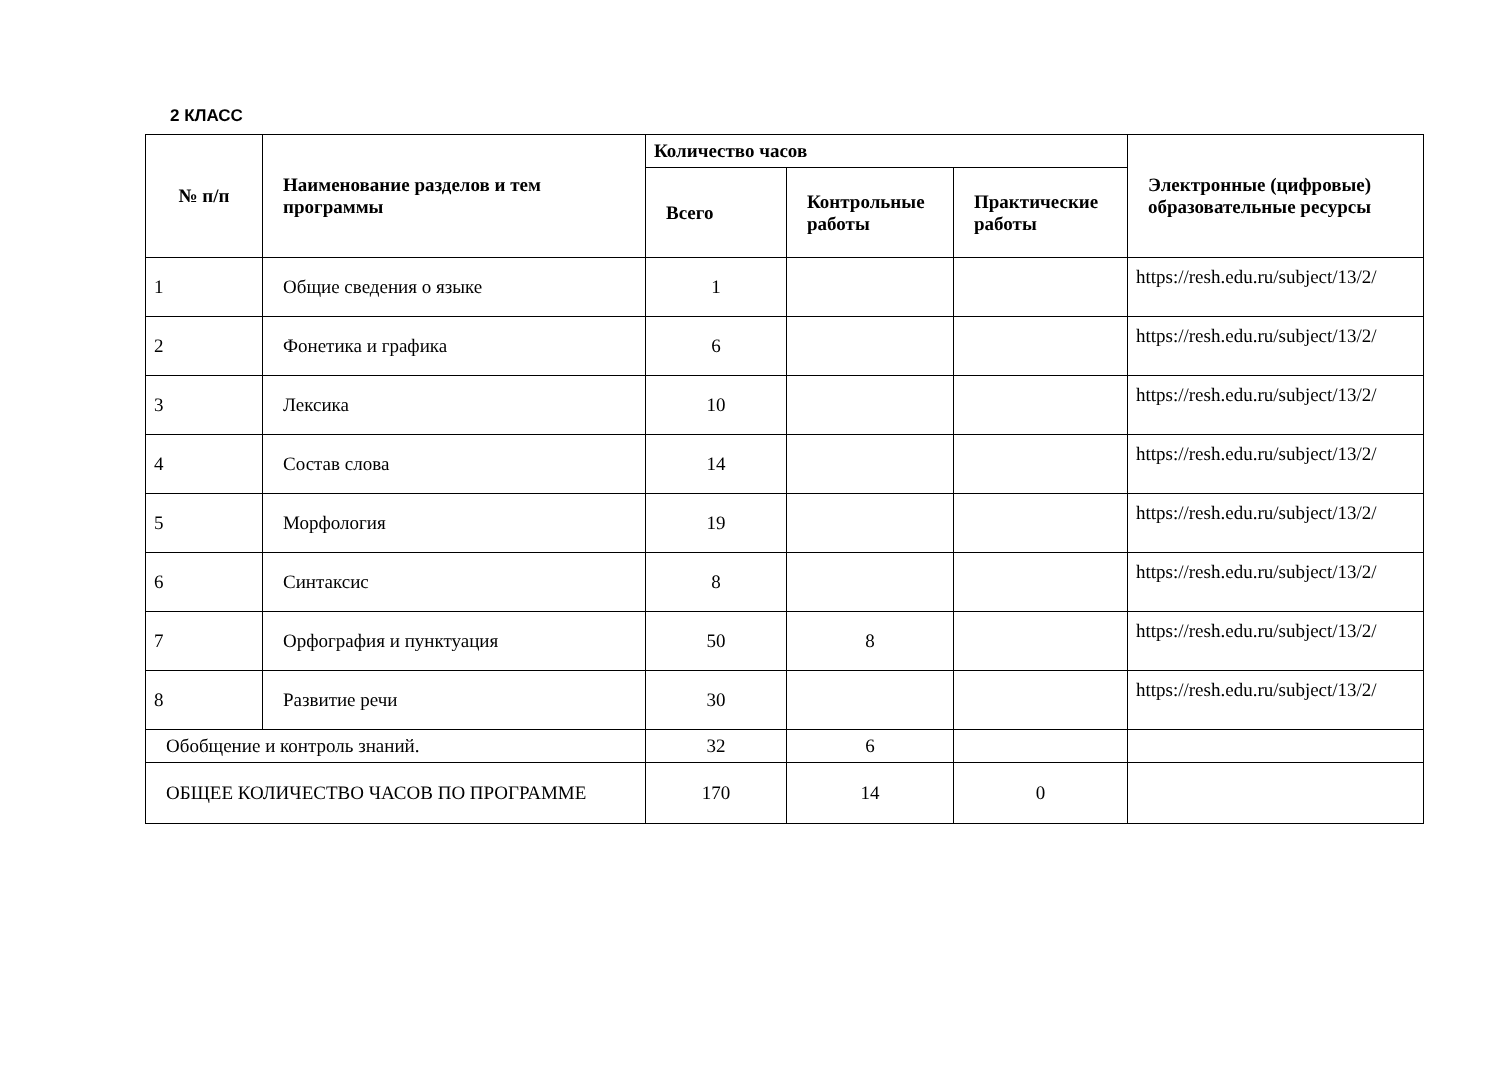2 КЛАСС
| № п/п | Наименование разделов и тем программы | Количество часов | | | Электронные (цифровые) образовательные ресурсы |
| --- | --- | --- | --- | --- | --- |
| | | Всего | Контрольные работы | Практические работы | |
| 1 | Общие сведения о языке | 1 | | | https://resh.edu.ru/subject/13/2/ |
| 2 | Фонетика и графика | 6 | | | https://resh.edu.ru/subject/13/2/ |
| 3 | Лексика | 10 | | | https://resh.edu.ru/subject/13/2/ |
| 4 | Состав слова | 14 | | | https://resh.edu.ru/subject/13/2/ |
| 5 | Морфология | 19 | | | https://resh.edu.ru/subject/13/2/ |
| 6 | Синтаксис | 8 | | | https://resh.edu.ru/subject/13/2/ |
| 7 | Орфография и пунктуация | 50 | 8 | | https://resh.edu.ru/subject/13/2/ |
| 8 | Развитие речи | 30 | | | https://resh.edu.ru/subject/13/2/ |
| Обобщение и контроль знаний. | | 32 | 6 | | |
| ОБЩЕЕ КОЛИЧЕСТВО ЧАСОВ ПО ПРОГРАММЕ | | 170 | 14 | 0 | |